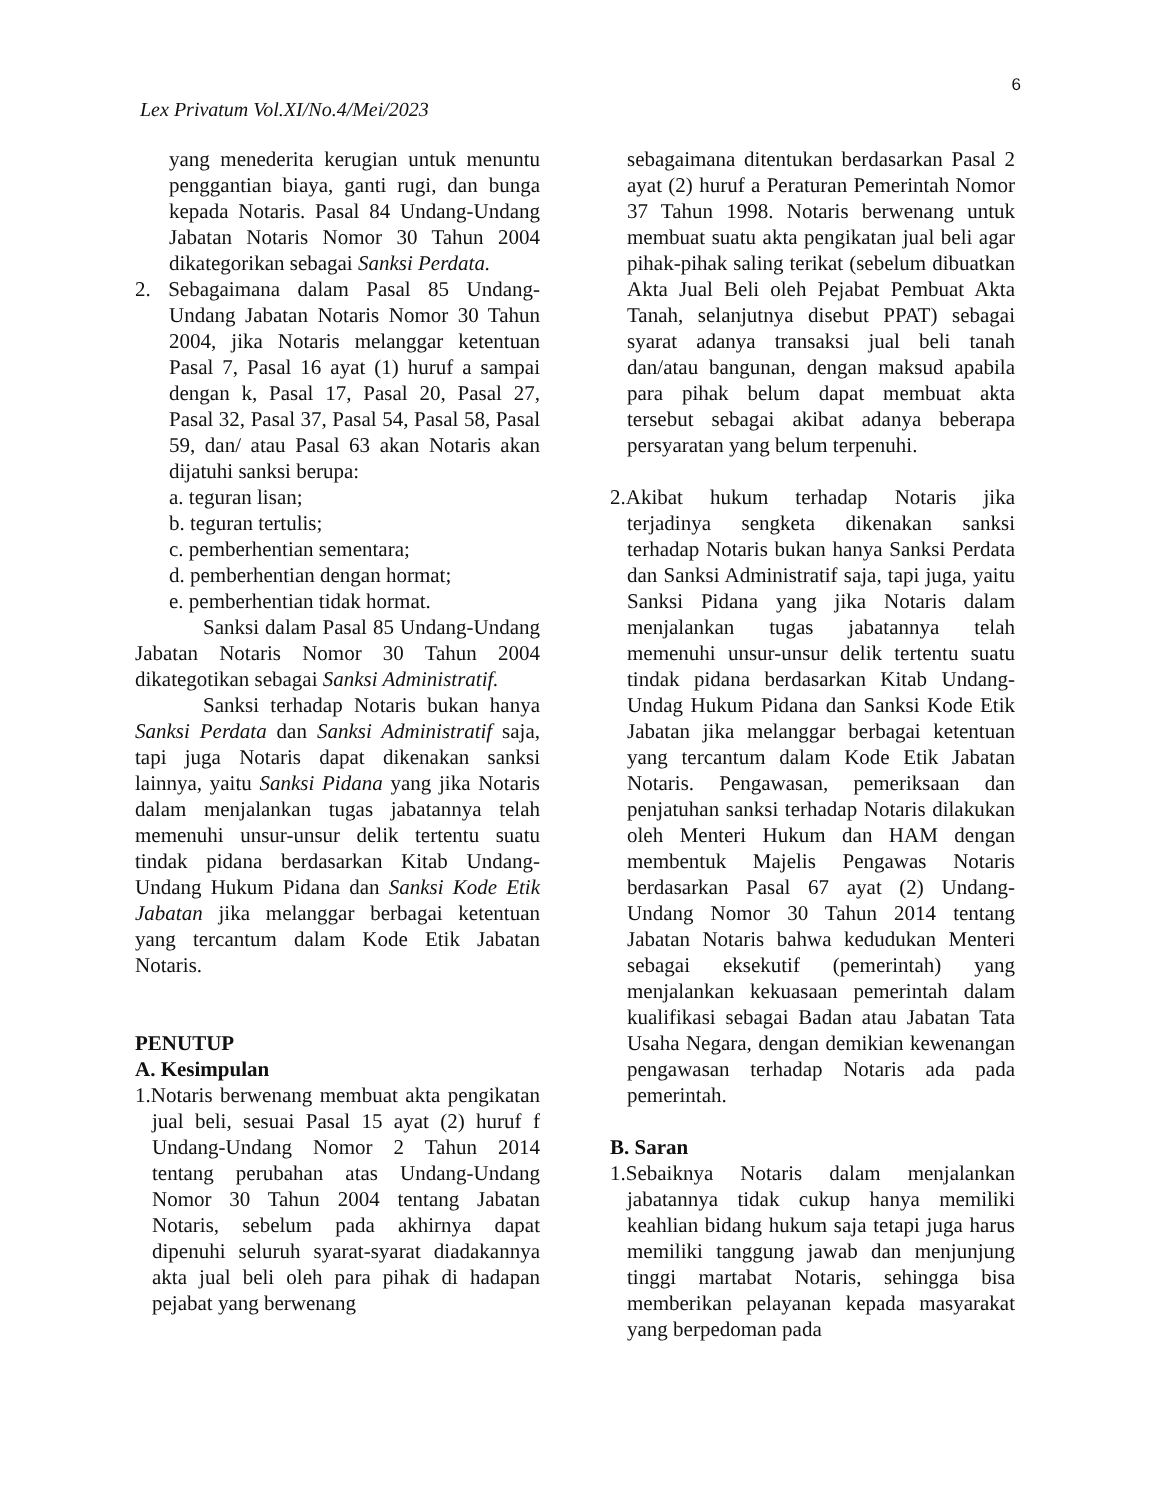6
Lex Privatum Vol.XI/No.4/Mei/2023
yang menederita kerugian untuk menuntu penggantian biaya, ganti rugi, dan bunga kepada Notaris. Pasal 84 Undang-Undang Jabatan Notaris Nomor 30 Tahun 2004 dikategorikan sebagai Sanksi Perdata.
2. Sebagaimana dalam Pasal 85 Undang-Undang Jabatan Notaris Nomor 30 Tahun 2004, jika Notaris melanggar ketentuan Pasal 7, Pasal 16 ayat (1) huruf a sampai dengan k, Pasal 17, Pasal 20, Pasal 27, Pasal 32, Pasal 37, Pasal 54, Pasal 58, Pasal 59, dan/ atau Pasal 63 akan Notaris akan dijatuhi sanksi berupa:
a. teguran lisan;
b. teguran tertulis;
c. pemberhentian sementara;
d. pemberhentian dengan hormat;
e. pemberhentian tidak hormat.
Sanksi dalam Pasal 85 Undang-Undang Jabatan Notaris Nomor 30 Tahun 2004 dikategotikan sebagai Sanksi Administratif.
Sanksi terhadap Notaris bukan hanya Sanksi Perdata dan Sanksi Administratif saja, tapi juga Notaris dapat dikenakan sanksi lainnya, yaitu Sanksi Pidana yang jika Notaris dalam menjalankan tugas jabatannya telah memenuhi unsur-unsur delik tertentu suatu tindak pidana berdasarkan Kitab Undang-Undang Hukum Pidana dan Sanksi Kode Etik Jabatan jika melanggar berbagai ketentuan yang tercantum dalam Kode Etik Jabatan Notaris.
PENUTUP
A. Kesimpulan
1.Notaris berwenang membuat akta pengikatan jual beli, sesuai Pasal 15 ayat (2) huruf f Undang-Undang Nomor 2 Tahun 2014 tentang perubahan atas Undang-Undang Nomor 30 Tahun 2004 tentang Jabatan Notaris, sebelum pada akhirnya dapat dipenuhi seluruh syarat-syarat diadakannya akta jual beli oleh para pihak di hadapan pejabat yang berwenang
sebagaimana ditentukan berdasarkan Pasal 2 ayat (2) huruf a Peraturan Pemerintah Nomor 37 Tahun 1998. Notaris berwenang untuk membuat suatu akta pengikatan jual beli agar pihak-pihak saling terikat (sebelum dibuatkan Akta Jual Beli oleh Pejabat Pembuat Akta Tanah, selanjutnya disebut PPAT) sebagai syarat adanya transaksi jual beli tanah dan/atau bangunan, dengan maksud apabila para pihak belum dapat membuat akta tersebut sebagai akibat adanya beberapa persyaratan yang belum terpenuhi.
2.Akibat hukum terhadap Notaris jika terjadinya sengketa dikenakan sanksi terhadap Notaris bukan hanya Sanksi Perdata dan Sanksi Administratif saja, tapi juga, yaitu Sanksi Pidana yang jika Notaris dalam menjalankan tugas jabatannya telah memenuhi unsur-unsur delik tertentu suatu tindak pidana berdasarkan Kitab Undang-Undag Hukum Pidana dan Sanksi Kode Etik Jabatan jika melanggar berbagai ketentuan yang tercantum dalam Kode Etik Jabatan Notaris. Pengawasan, pemeriksaan dan penjatuhan sanksi terhadap Notaris dilakukan oleh Menteri Hukum dan HAM dengan membentuk Majelis Pengawas Notaris berdasarkan Pasal 67 ayat (2) Undang-Undang Nomor 30 Tahun 2014 tentang Jabatan Notaris bahwa kedudukan Menteri sebagai eksekutif (pemerintah) yang menjalankan kekuasaan pemerintah dalam kualifikasi sebagai Badan atau Jabatan Tata Usaha Negara, dengan demikian kewenangan pengawasan terhadap Notaris ada pada pemerintah.
B. Saran
1.Sebaiknya Notaris dalam menjalankan jabatannya tidak cukup hanya memiliki keahlian bidang hukum saja tetapi juga harus memiliki tanggung jawab dan menjunjung tinggi martabat Notaris, sehingga bisa memberikan pelayanan kepada masyarakat yang berpedoman pada